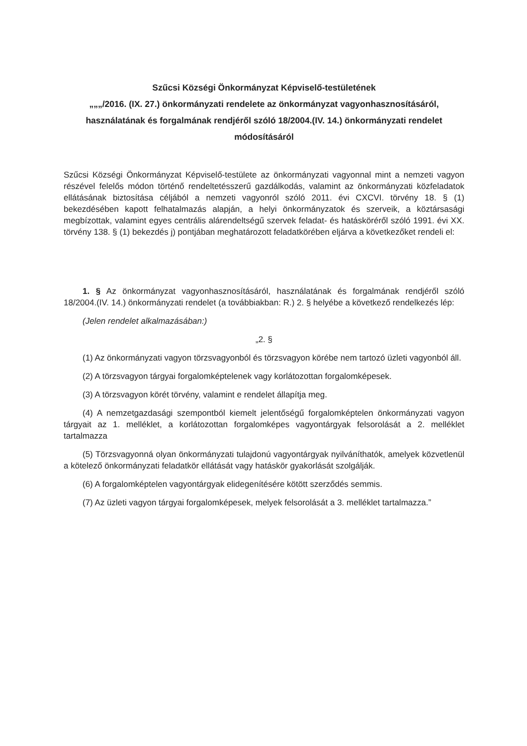Szűcsi Községi Önkormányzat Képviselő-testületének
„„„/2016. (IX. 27.) önkormányzati rendelete az önkormányzat vagyonhasznosításáról, használatának és forgalmának rendjéről szóló 18/2004.(IV. 14.) önkormányzati rendelet módosításáról
Szűcsi Községi Önkormányzat Képviselő-testülete az önkormányzati vagyonnal mint a nemzeti vagyon részével felelős módon történő rendeltetésszerű gazdálkodás, valamint az önkormányzati közfeladatok ellátásának biztosítása céljából a nemzeti vagyonról szóló 2011. évi CXCVI. törvény 18. § (1) bekezdésében kapott felhatalmazás alapján, a helyi önkormányzatok és szerveik, a köztársasági megbízottak, valamint egyes centrális alárendeltségű szervek feladat- és hatásköréről szóló 1991. évi XX. törvény 138. § (1) bekezdés j) pontjában meghatározott feladatkörében eljárva a következőket rendeli el:
1. § Az önkormányzat vagyonhasznosításáról, használatának és forgalmának rendjéről szóló 18/2004.(IV. 14.) önkormányzati rendelet (a továbbiakban: R.) 2. § helyébe a következő rendelkezés lép:
(Jelen rendelet alkalmazásában:)
„2. §
(1) Az önkormányzati vagyon törzsvagyonból és törzsvagyon körébe nem tartozó üzleti vagyonból áll.
(2) A törzsvagyon tárgyai forgalomképtelenek vagy korlátozottan forgalomképesek.
(3) A törzsvagyon körét törvény, valamint e rendelet állapítja meg.
(4) A nemzetgazdasági szempontból kiemelt jelentőségű forgalomképtelen önkormányzati vagyon tárgyait az 1. melléklet, a korlátozottan forgalomképes vagyontárgyak felsorolását a 2. melléklet tartalmazza
(5) Törzsvagyonná olyan önkormányzati tulajdonú vagyontárgyak nyilváníthatók, amelyek közvetlenül a kötelező önkormányzati feladatkör ellátását vagy hatáskör gyakorlását szolgálják.
(6) A forgalomképtelen vagyontárgyak elidegenítésére kötött szerződés semmis.
(7) Az üzleti vagyon tárgyai forgalomképesek, melyek felsorolását a 3. melléklet tartalmazza.”